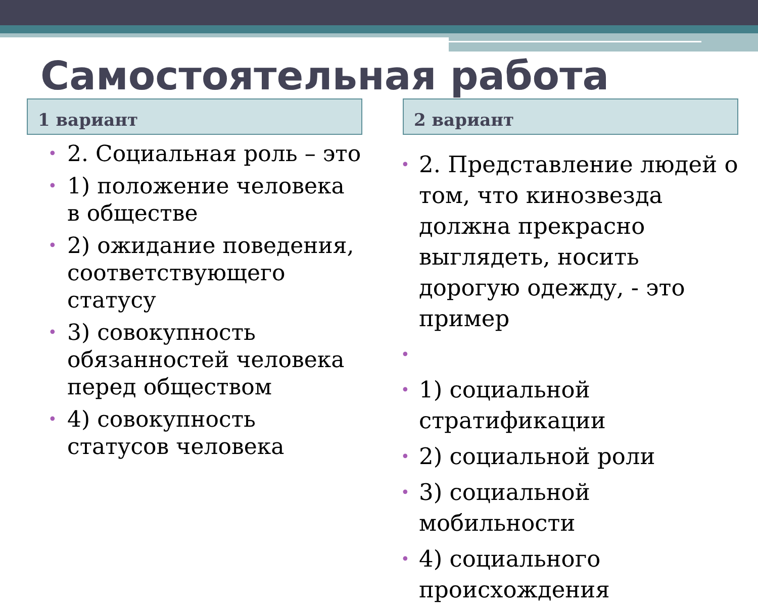Самостоятельная работа
1 вариант
• 2. Социальная роль – это
• 1) положение человека в обществе
• 2) ожидание поведения, соответствующего статусу
• 3) совокупность обязанностей человека перед обществом
• 4) совокупность статусов человека
2 вариант
• 2. Представление людей о том, что кинозвезда должна прекрасно выглядеть, носить дорогую одежду, - это пример
• • 1) социальной стратификации
• 2) социальной роли
• 3) социальной мобильности
• 4) социального происхождения